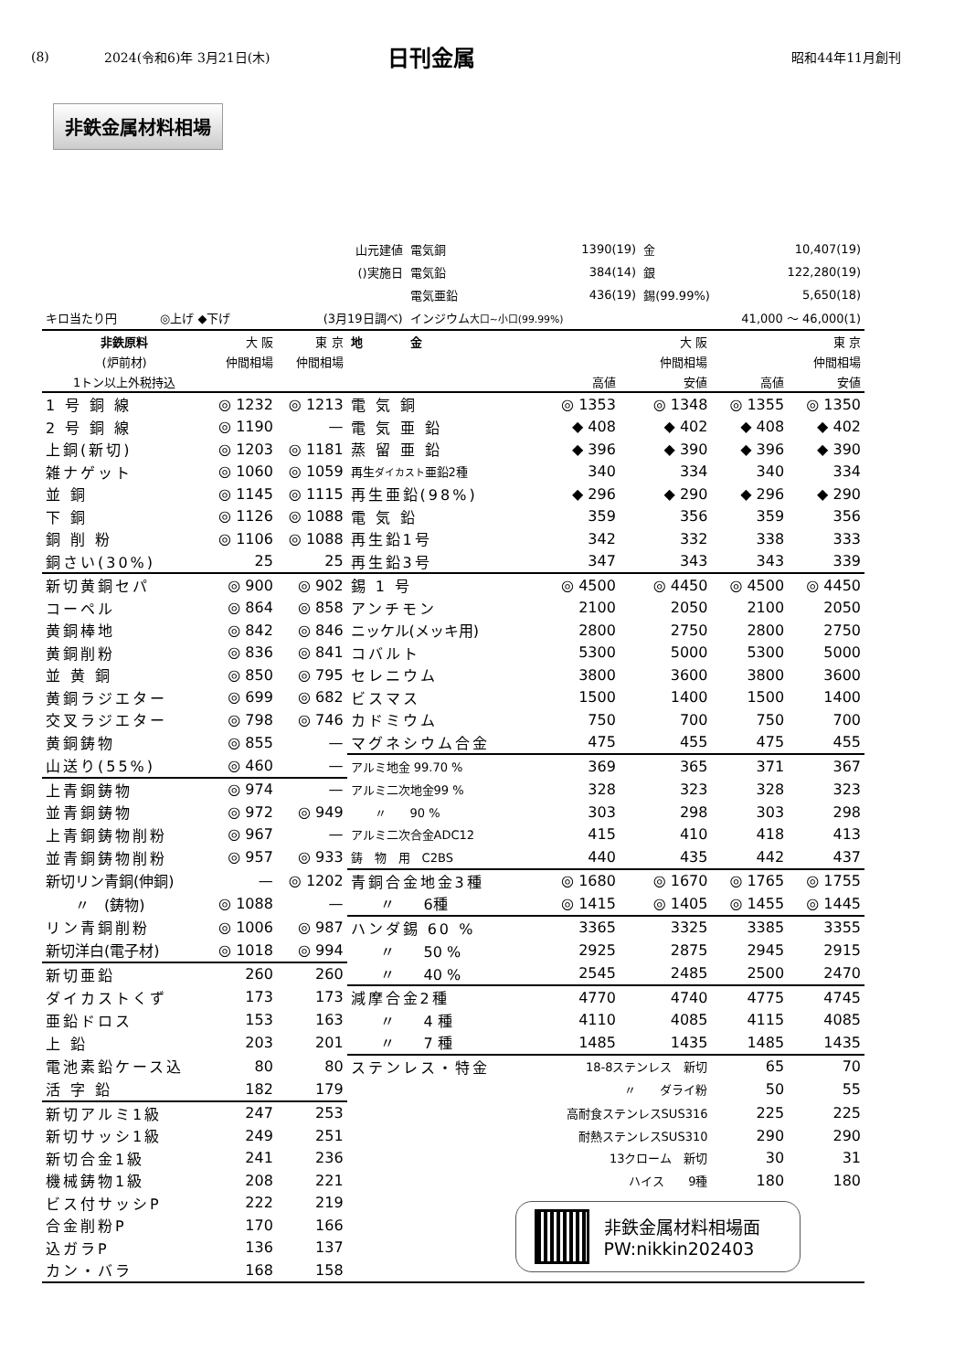(8) 2024(令和6)年 3月21日(木) 日刊金属 昭和44年11月創刊
非鉄金属材料相場
| 山元建値 | | | | 電気銅 | 1390(19) | 金 | 10,407(19) |
| ()実施日 | | | | 電気鉛 | 384(14) | 銀 | 122,280(19) |
| | | | | 電気亜鉛 | 436(19) | 錫(99.99%) | 5,650(18) |
| キロ当たり円 | ◎上げ ◆下げ | | (3月19日調べ) | インジウム 大口~小口(99.99%) | | 41,000 ～ 46,000(1) | |
| 非鉄原料 | 大 阪 | 東 京 | 地 金 | | 大 阪 | | 東 京 |
| (炉前材) | 仲間相場 | 仲間相場 | | | 仲間相場 | | 仲間相場 |
| 1トン以上外税持込 | | | | 高値 | 安値 | 高値 | 安値 |
| 1 号 銅 線 | ◎ 1232 | ◎ 1213 | 電 気 銅 | ◎ 1353 | ◎ 1348 | ◎ 1355 | ◎ 1350 |
| 2 号 銅 線 | ◎ 1190 | — | 電 気 亜 鉛 | ◆ 408 | ◆ 402 | ◆ 408 | ◆ 402 |
| 上銅(新切) | ◎ 1203 | ◎ 1181 | 蒸 留 亜 鉛 | ◆ 396 | ◆ 390 | ◆ 396 | ◆ 390 |
| 雑ナゲット | ◎ 1060 | ◎ 1059 | 再生 ダイカスト 亜鉛2種 | 340 | 334 | 340 | 334 |
| 並 銅 | ◎ 1145 | ◎ 1115 | 再生亜鉛(98%) | ◆ 296 | ◆ 290 | ◆ 296 | ◆ 290 |
| 下 銅 | ◎ 1126 | ◎ 1088 | 電 気 鉛 | 359 | 356 | 359 | 356 |
| 銅 削 粉 | ◎ 1106 | ◎ 1088 | 再生鉛1号 | 342 | 332 | 338 | 333 |
| 銅さい(30%) | 25 | 25 | 再生鉛3号 | 347 | 343 | 343 | 339 |
| 新切黄銅セパ | ◎ 900 | ◎ 902 | 錫 1 号 | ◎ 4500 | ◎ 4450 | ◎ 4500 | ◎ 4450 |
| コーペル | ◎ 864 | ◎ 858 | アンチモン | 2100 | 2050 | 2100 | 2050 |
| 黄銅棒地 | ◎ 842 | ◎ 846 | ニッケル(メッキ用) | 2800 | 2750 | 2800 | 2750 |
| 黄銅削粉 | ◎ 836 | ◎ 841 | コバルト | 5300 | 5000 | 5300 | 5000 |
| 並 黄 銅 | ◎ 850 | ◎ 795 | セレニウム | 3800 | 3600 | 3800 | 3600 |
| 黄銅ラジエター | ◎ 699 | ◎ 682 | ビスマス | 1500 | 1400 | 1500 | 1400 |
| 交叉ラジエター | ◎ 798 | ◎ 746 | カドミウム | 750 | 700 | 750 | 700 |
| 黄銅鋳物 | ◎ 855 | — | マグネシウム合金 | 475 | 455 | 475 | 455 |
| 山送り(55%) | ◎ 460 | — | アルミ地金 99.70 % | 369 | 365 | 371 | 367 |
| 上青銅鋳物 | ◎ 974 | — | アルミ二次地金99 % | 328 | 323 | 328 | 323 |
| 並青銅鋳物 | ◎ 972 | ◎ 949 | 〃 90 % | 303 | 298 | 303 | 298 |
| 上青銅鋳物削粉 | ◎ 967 | — | アルミ二次合金ADC12 | 415 | 410 | 418 | 413 |
| 並青銅鋳物削粉 | ◎ 957 | ◎ 933 | 鋳 物 用 C2BS | 440 | 435 | 442 | 437 |
| 新切リン青銅(伸銅) | — | ◎ 1202 | 青銅合金地金3種 | ◎ 1680 | ◎ 1670 | ◎ 1765 | ◎ 1755 |
| 〃 (鋳物) | ◎ 1088 | — | 〃 6種 | ◎ 1415 | ◎ 1405 | ◎ 1455 | ◎ 1445 |
| リン青銅削粉 | ◎ 1006 | ◎ 987 | ハンダ錫 60 % | 3365 | 3325 | 3385 | 3355 |
| 新切洋白(電子材) | ◎ 1018 | ◎ 994 | 〃 50 % | 2925 | 2875 | 2945 | 2915 |
| 新切亜鉛 | 260 | 260 | 〃 40 % | 2545 | 2485 | 2500 | 2470 |
| ダイカストくず | 173 | 173 | 減摩合金2種 | 4770 | 4740 | 4775 | 4745 |
| 亜鉛ドロス | 153 | 163 | 〃 4 種 | 4110 | 4085 | 4115 | 4085 |
| 上 鉛 | 203 | 201 | 〃 7 種 | 1485 | 1435 | 1485 | 1435 |
| 電池素鉛ケース込 | 80 | 80 | ステンレス・特金 | 18-8ステンレス 新切 | | 65 | 70 |
| 活 字 鉛 | 182 | 179 | | 〃 ダライ粉 | | 50 | 55 |
| 新切アルミ1級 | 247 | 253 | | 高耐食ステンレスSUS316 | | 225 | 225 |
| 新切サッシ1級 | 249 | 251 | | 耐熱ステンレスSUS310 | | 290 | 290 |
| 新切合金1級 | 241 | 236 | | 13クローム 新切 | | 30 | 31 |
| 機械鋳物1級 | 208 | 221 | | ハイス 9種 | | 180 | 180 |
| ビス付サッシP | 222 | 219 | 非鉄金属材料相場面 PW:nikkin202403 | | | | |
| 合金削粉P | 170 | 166 | | | | | |
| 込ガラP | 136 | 137 | | | | | |
| カン・バラ | 168 | 158 | | | | | |